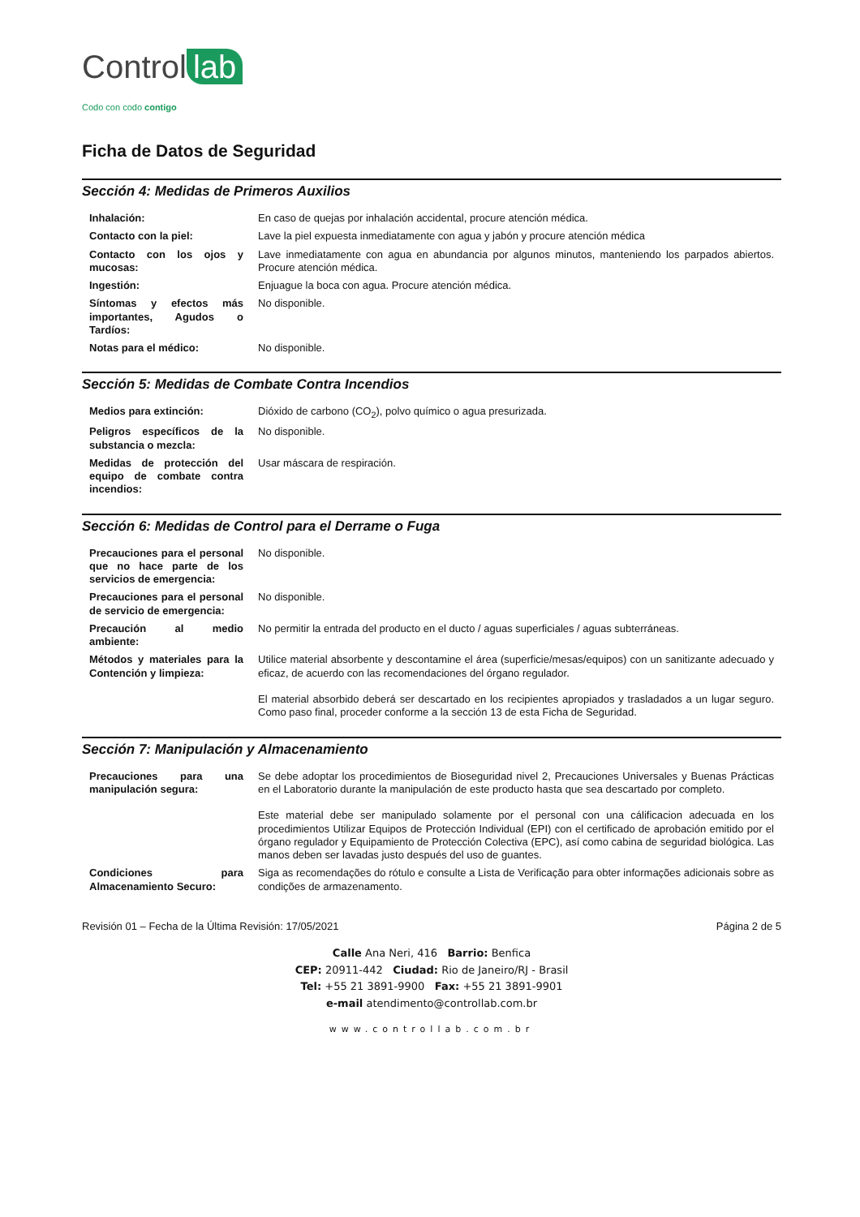Control lab
Codo con codo contigo
Ficha de Datos de Seguridad
Sección 4: Medidas de Primeros Auxilios
| Inhalación: | En caso de quejas por inhalación accidental, procure atención médica. |
| Contacto con la piel: | Lave la piel expuesta inmediatamente con agua y jabón y procure atención médica |
| Contacto con los ojos y mucosas: | Lave inmediatamente con agua en abundancia por algunos minutos, manteniendo los parpados abiertos. Procure atención médica. |
| Ingestión: | Enjuague la boca con agua. Procure atención médica. |
| Síntomas y efectos más importantes, Agudos o Tardíos: | No disponible. |
| Notas para el médico: | No disponible. |
Sección 5: Medidas de Combate Contra Incendios
| Medios para extinción: | Dióxido de carbono (CO<sub>2</sub>), polvo químico o agua presurizada. |
| Peligros específicos de la substancia o mezcla: | No disponible. |
| Medidas de protección del equipo de combate contra incendios: | Usar máscara de respiración. |
Sección 6: Medidas de Control para el Derrame o Fuga
| Precauciones para el personal que no hace parte de los servicios de emergencia: | No disponible. |
| Precauciones para el personal de servicio de emergencia: | No disponible. |
| Precaución al medio ambiente: | No permitir la entrada del producto en el ducto / aguas superficiales / aguas subterráneas. |
| Métodos y materiales para la Contención y limpieza: | Utilice material absorbente y descontamine el área (superficie/mesas/equipos) con un sanitizante adecuado y eficaz, de acuerdo con las recomendaciones del órgano regulador. El material absorbido deberá ser descartado en los recipientes apropiados y trasladados a un lugar seguro. Como paso final, proceder conforme a la sección 13 de esta Ficha de Seguridad. |
Sección 7: Manipulación y Almacenamiento
| Precauciones para una manipulación segura: | Se debe adoptar los procedimientos de Bioseguridad nivel 2, Precauciones Universales y Buenas Prácticas en el Laboratorio durante la manipulación de este producto hasta que sea descartado por completo. Este material debe ser manipulado solamente por el personal con una cálificacion adecuada en los procedimientos Utilizar Equipos de Protección Individual (EPI) con el certificado de aprobación emitido por el órgano regulador y Equipamiento de Protección Colectiva (EPC), así como cabina de seguridad biológica. Las manos deben ser lavadas justo después del uso de guantes. |
| Condiciones para Almacenamiento Securo: | Siga as recomendações do rótulo e consulte a Lista de Verificação para obter informações adicionais sobre as condições de armazenamento. |
Revisión 01 – Fecha de la Última Revisión: 17/05/2021 Página 2 de 5
Calle Ana Neri, 416 Barrio: Benfica
CEP: 20911-442 Ciudad: Rio de Janeiro/RJ - Brasil
Tel: +55 21 3891-9900 Fax: +55 21 3891-9901
e-mail atendimento@controllab.com.br
www.controllab.com.br